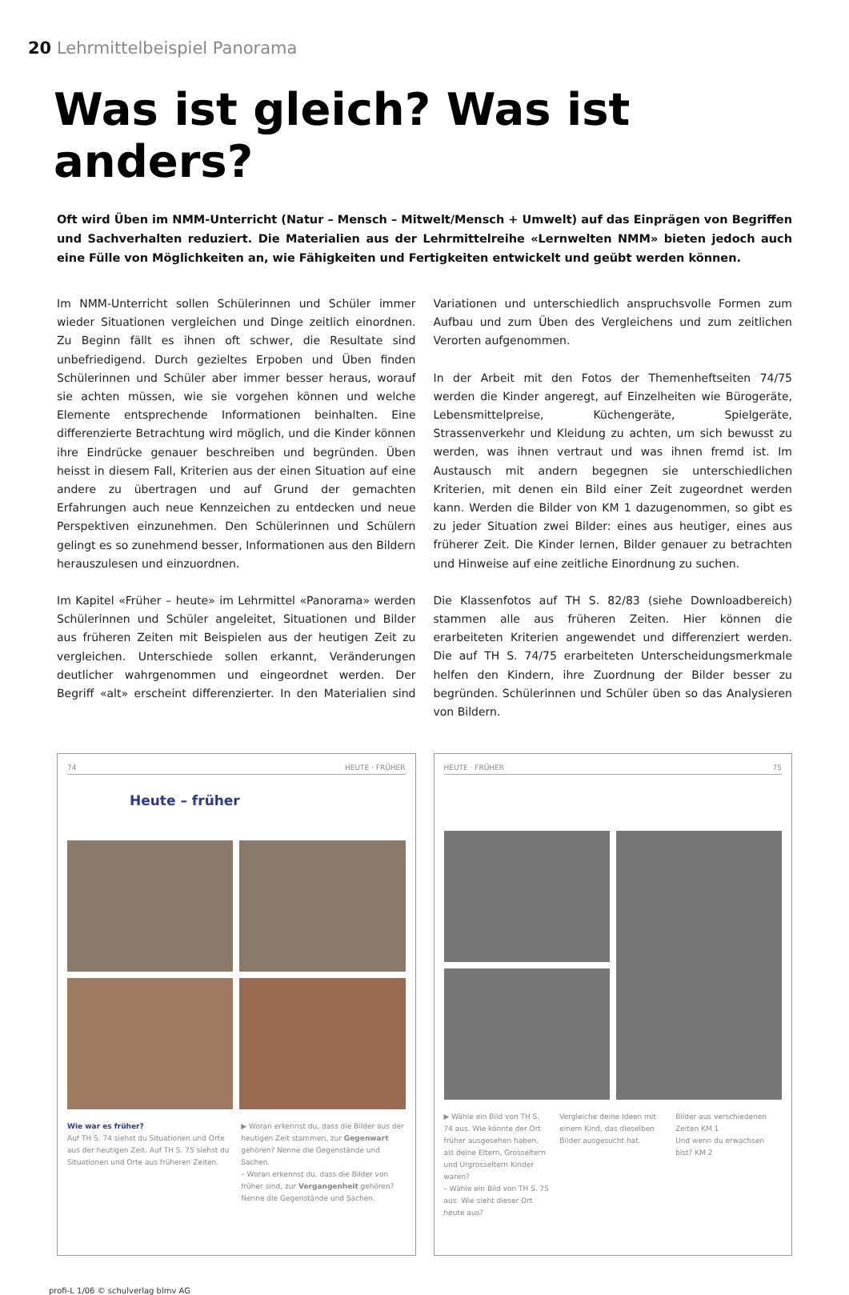20 Lehrmittelbeispiel Panorama
Was ist gleich? Was ist anders?
Oft wird Üben im NMM-Unterricht (Natur – Mensch – Mitwelt/Mensch + Umwelt) auf das Einprägen von Begriffen und Sachverhalten reduziert. Die Materialien aus der Lehrmittelreihe «Lernwelten NMM» bieten jedoch auch eine Fülle von Möglichkeiten an, wie Fähigkeiten und Fertigkeiten entwickelt und geübt werden können.
Im NMM-Unterricht sollen Schülerinnen und Schüler immer wieder Situationen vergleichen und Dinge zeitlich einordnen. Zu Beginn fällt es ihnen oft schwer, die Resultate sind unbefriedigend. Durch gezieltes Erpoben und Üben finden Schülerinnen und Schüler aber immer besser heraus, worauf sie achten müssen, wie sie vorgehen können und welche Elemente entsprechende Informationen beinhalten. Eine differenzierte Betrachtung wird möglich, und die Kinder können ihre Eindrücke genauer beschreiben und begründen. Üben heisst in diesem Fall, Kriterien aus der einen Situation auf eine andere zu übertragen und auf Grund der gemachten Erfahrungen auch neue Kennzeichen zu entdecken und neue Perspektiven einzunehmen. Den Schülerinnen und Schülern gelingt es so zunehmend besser, Informationen aus den Bildern herauszulesen und einzuordnen.
Im Kapitel «Früher – heute» im Lehrmittel «Panorama» werden Schülerinnen und Schüler angeleitet, Situationen und Bilder aus früheren Zeiten mit Beispielen aus der heutigen Zeit zu vergleichen. Unterschiede sollen erkannt, Veränderungen deutlicher wahrgenommen und eingeordnet werden. Der Begriff «alt» erscheint differenzierter. In den Materialien sind Variationen und unterschiedlich anspruchsvolle Formen zum Aufbau und zum Üben des Vergleichens und zum zeitlichen Verorten aufgenommen.
In der Arbeit mit den Fotos der Themenheftseiten 74/75 werden die Kinder angeregt, auf Einzelheiten wie Bürogeräte, Lebensmittelpreise, Küchengeräte, Spielgeräte, Strassenverkehr und Kleidung zu achten, um sich bewusst zu werden, was ihnen vertraut und was ihnen fremd ist. Im Austausch mit andern begegnen sie unterschiedlichen Kriterien, mit denen ein Bild einer Zeit zugeordnet werden kann. Werden die Bilder von KM 1 dazugenommen, so gibt es zu jeder Situation zwei Bilder: eines aus heutiger, eines aus früherer Zeit. Die Kinder lernen, Bilder genauer zu betrachten und Hinweise auf eine zeitliche Einordnung zu suchen.
Die Klassenfotos auf TH S. 82/83 (siehe Downloadbereich) stammen alle aus früheren Zeiten. Hier können die erarbeiteten Kriterien angewendet und differenziert werden. Die auf TH S. 74/75 erarbeiteten Unterscheidungsmerkmale helfen den Kindern, ihre Zuordnung der Bilder besser zu begründen. Schülerinnen und Schüler üben so das Analysieren von Bildern.
74 HEUTE · FRÜHER
Heute – früher
Wie war es früher?
Auf TH S. 74 siehst du Situationen und Orte aus der heutigen Zeit. Auf TH S. 75 siehst du Situationen und Orte aus früheren Zeiten.
▶ Woran erkennst du, dass die Bilder aus der heutigen Zeit stammen, zur Gegenwart gehören? Nenne die Gegenstände und Sachen.
– Woran erkennst du, dass die Bilder von früher sind, zur Vergangenheit gehören? Nenne die Gegenstände und Sachen.
HEUTE · FRÜHER 75
▶ Wähle ein Bild von TH S. 74 aus. Wie könnte der Ort früher ausgesehen haben, als deine Eltern, Grosseltern und Urgrosseltern Kinder waren?
– Wähle ein Bild von TH S. 75 aus. Wie sieht dieser Ort heute aus?
Vergleiche deine Ideen mit einem Kind, das dieselben Bilder ausgesucht hat.
Bilder aus verschiedenen Zeiten KM 1
Und wenn du erwachsen bist? KM 2
profi-L 1/06 © schulverlag blmv AG